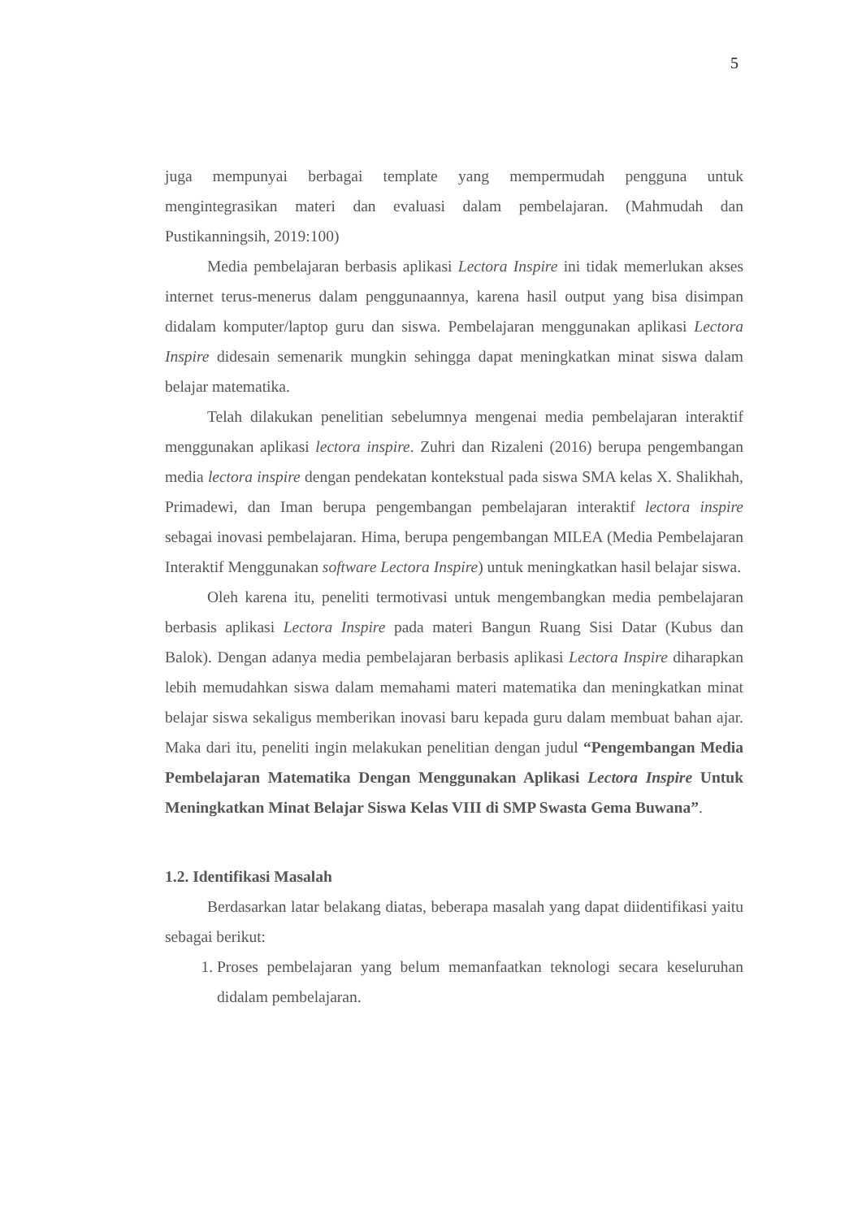5
juga mempunyai berbagai template yang mempermudah pengguna untuk mengintegrasikan materi dan evaluasi dalam pembelajaran. (Mahmudah dan Pustikanningsih, 2019:100)
Media pembelajaran berbasis aplikasi Lectora Inspire ini tidak memerlukan akses internet terus-menerus dalam penggunaannya, karena hasil output yang bisa disimpan didalam komputer/laptop guru dan siswa. Pembelajaran menggunakan aplikasi Lectora Inspire didesain semenarik mungkin sehingga dapat meningkatkan minat siswa dalam belajar matematika.
Telah dilakukan penelitian sebelumnya mengenai media pembelajaran interaktif menggunakan aplikasi lectora inspire. Zuhri dan Rizaleni (2016) berupa pengembangan media lectora inspire dengan pendekatan kontekstual pada siswa SMA kelas X. Shalikhah, Primadewi, dan Iman berupa pengembangan pembelajaran interaktif lectora inspire sebagai inovasi pembelajaran. Hima, berupa pengembangan MILEA (Media Pembelajaran Interaktif Menggunakan software Lectora Inspire) untuk meningkatkan hasil belajar siswa.
Oleh karena itu, peneliti termotivasi untuk mengembangkan media pembelajaran berbasis aplikasi Lectora Inspire pada materi Bangun Ruang Sisi Datar (Kubus dan Balok). Dengan adanya media pembelajaran berbasis aplikasi Lectora Inspire diharapkan lebih memudahkan siswa dalam memahami materi matematika dan meningkatkan minat belajar siswa sekaligus memberikan inovasi baru kepada guru dalam membuat bahan ajar. Maka dari itu, peneliti ingin melakukan penelitian dengan judul “Pengembangan Media Pembelajaran Matematika Dengan Menggunakan Aplikasi Lectora Inspire Untuk Meningkatkan Minat Belajar Siswa Kelas VIII di SMP Swasta Gema Buwana”.
1.2. Identifikasi Masalah
Berdasarkan latar belakang diatas, beberapa masalah yang dapat diidentifikasi yaitu sebagai berikut:
1. Proses pembelajaran yang belum memanfaatkan teknologi secara keseluruhan didalam pembelajaran.